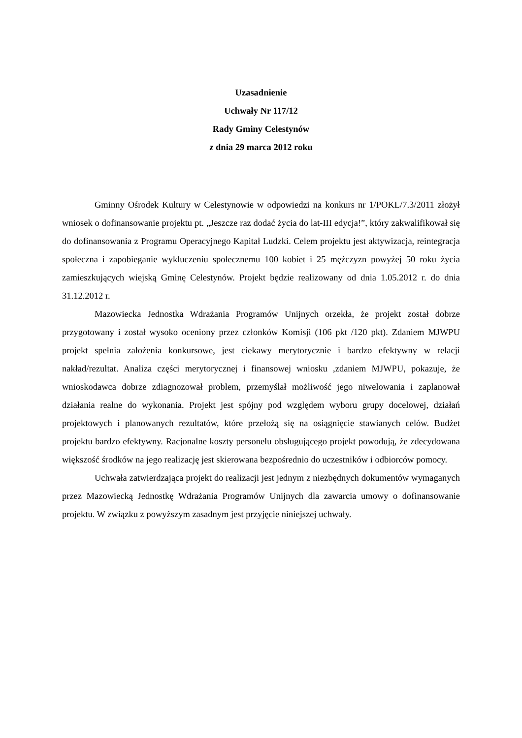Uzasadnienie
Uchwały Nr 117/12
Rady Gminy Celestynów
z dnia 29 marca 2012 roku
Gminny Ośrodek Kultury w Celestynowie w odpowiedzi na konkurs nr 1/POKL/7.3/2011 złożył wniosek o dofinansowanie projektu pt. „Jeszcze raz dodać życia do lat-III edycja!”, który zakwalifikował się do dofinansowania z Programu Operacyjnego Kapitał Ludzki. Celem projektu jest aktywizacja, reintegracja społeczna i zapobieganie wykluczeniu społecznemu 100 kobiet i 25 mężczyzn powyżej 50 roku życia zamieszkujących wiejską Gminę Celestynów. Projekt będzie realizowany od dnia 1.05.2012 r. do dnia 31.12.2012 r.
Mazowiecka Jednostka Wdrażania Programów Unijnych orzekła, że projekt został dobrze przygotowany i został wysoko oceniony przez członków Komisji (106 pkt /120 pkt). Zdaniem MJWPU projekt spełnia założenia konkursowe, jest ciekawy merytorycznie i bardzo efektywny w relacji nakład/rezultat. Analiza części merytorycznej i finansowej wniosku ,zdaniem MJWPU, pokazuje, że wnioskodawca dobrze zdiagnozował problem, przemyślał możliwość jego niwelowania i zaplanował działania realne do wykonania. Projekt jest spójny pod względem wyboru grupy docelowej, działań projektowych i planowanych rezultatów, które przełożą się na osiągnięcie stawianych celów. Budżet projektu bardzo efektywny. Racjonalne koszty personelu obsługującego projekt powodują, że zdecydowana większość środków na jego realizację jest skierowana bezpośrednio do uczestników i odbiorców pomocy.
Uchwała zatwierdzająca projekt do realizacji jest jednym z niezbędnych dokumentów wymaganych przez Mazowiecką Jednostkę Wdrażania Programów Unijnych dla zawarcia umowy o dofinansowanie projektu. W związku z powyższym zasadnym jest przyjęcie niniejszej uchwały.